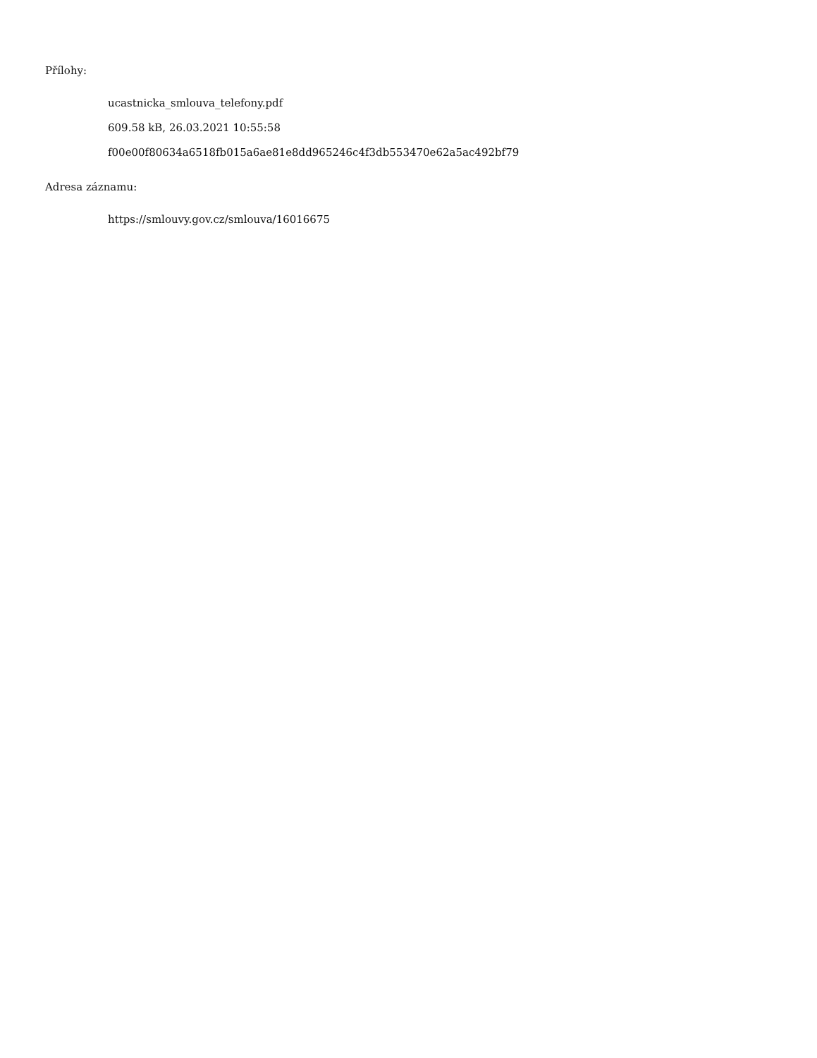Přílohy:
ucastnicka_smlouva_telefony.pdf
609.58 kB, 26.03.2021 10:55:58
f00e00f80634a6518fb015a6ae81e8dd965246c4f3db553470e62a5ac492bf79
Adresa záznamu:
https://smlouvy.gov.cz/smlouva/16016675